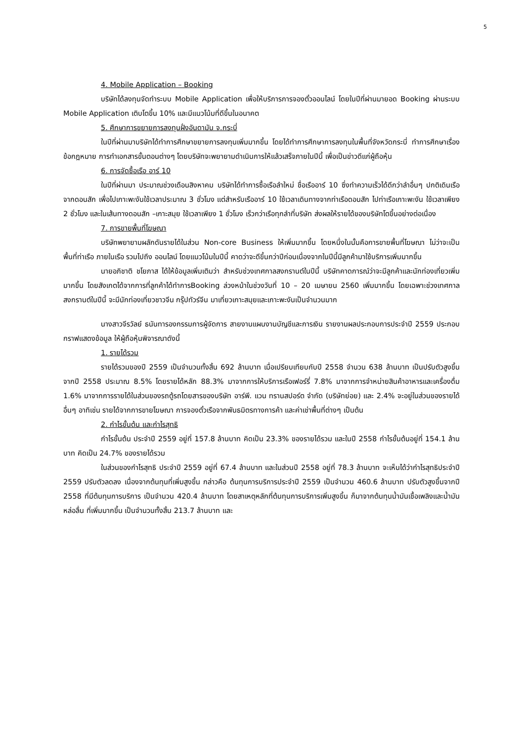5
4. Mobile Application – Booking
บริษัทได้ลงทุนจัดทำระบบ Mobile Application เพื่อให้บริการการจองตั๋วออนไลน์ โดยในปีที่ผ่านมายอด Booking ผ่านระบบ Mobile Application เติบโตขึ้น 10% และมีแนวโน้มที่ดีขึ้นในอนาคต
5. ศึกษาการขยายการลงทุนฝั่งอันดามัน จ.กระบี่
ในปีที่ผ่านมาบริษัทได้ทำการศึกษาขยายการลงทุนเพิ่มมากขึ้น โดยได้ทำการศึกษาการลงทุนในพื้นที่จังหวัดกระบี่ ทำการศึกษาเรื่องข้อกฎหมาย การทำเอกสารขั้นตอนต่างๆ โดยบริษัทจะพยายามดำเนินการให้แล้วเสร็จภายในปีนี้ เพื่อเป็นข่าวดีแก่ผู้ถือหุ้น
6. การจัดซื้อเรือ อาร์ 10
ในปีที่ผ่านมา ประมาณช่วงเดือนสิงหาคม บริษัทได้ทำการซื้อเรือลำใหม่ ชื่อเรืออาร์ 10 ซึ่งทำความเร็วได้ดีกว่าลำอื่นๆ ปกติเดินเรือจากดอนสัก เพื่อไปเกาะพะงันใช้เวลาประมาณ 3 ชั่วโมง แต่สำหรับเรืออาร์ 10 ใช้เวลาเดินทางจากท่าเรือดอนสัก ไปท่าเรือเกาะพะงัน ใช้เวลาเพียง 2 ชั่วโมง และในเส้นทางดอนสัก –เกาะสมุย ใช้เวลาเพียง 1 ชั่วโมง เร็วกว่าเรือทุกลำที่บริษัท ส่งผลให้รายได้ของบริษัทโตขึ้นอย่างต่อเนื่อง
7. การขายพื้นที่โฆษณา
บริษัทพยายามผลักดันรายได้ในส่วน Non-core Business ให้เพิ่มมากขึ้น โดยหนึ่งในนั้นคือการขายพื้นที่โฆษณา ไม่ว่าจะเป็น พื้นที่ท่าเรือ ภายในเรือ รวมไปถึง ออนไลน์ โดยแนวโน้มในปีนี้ คาดว่าจะดีขึ้นกว่าปีก่อนเนื่องจากในปีนี้มีลูกค้ามาใช้บริการเพิ่มมากขึ้น
นายอภิชาติ ชโยภาส ได้ให้ข้อมูลเพิ่มเติมว่า สำหรับช่วงเทศกาลสงกรานต์ในปีนี้ บริษัทคาดการณ์ว่าจะมีลูกค้าและนักท่องเที่ยวเพิ่มมากขึ้น โดยสังเกตได้จากการที่ลูกค้าได้ทำการBooking ล่วงหน้าในช่วงวันที่ 10 – 20 เมษายน 2560 เพิ่มมากขึ้น โดยเฉพาะช่วงเทศกาลสงกรานต์ในปีนี้ จะมีนักท่องเที่ยวชาวจีน กรุ๊ปทัวร์จีน มาเที่ยวเกาะสมุยและเกาะพะงันเป็นจำนวนมาก
นางสาวจีรวัลย์ ธนันทารองกรรมการผู้จัดการ สายงานแผนงานบัญชีและการเงิน รายงานผลประกอบการประจำปี 2559 ประกอบกราฟแสดงข้อมูล ให้ผู้ถือหุ้นพิจารณาดังนี้
1. รายได้รวม
รายได้รวมของปี 2559 เป็นจำนวนทั้งสิ้น 692 ล้านบาท เมื่อเปรียบเทียบกับปี 2558 จำนวน 638 ล้านบาท เป็นปรับตัวสูงขึ้นจากปี 2558 ประมาณ 8.5% โดยรายได้หลัก 88.3% มาจากการให้บริการเรือเฟอร์รี่ 7.8% มาจากการจำหน่ายสินค้าอาหารและเครื่องดื่ม 1.6% มาจากการรายได้ในส่วนของรถตู้รถโดยสารของบริษัท อาร์พี. แวน ทรานสปอร์ต จำกัด (บริษัทย่อย) และ 2.4% จะอยู่ในส่วนของรายได้อื่นๆ อาทิเช่น รายได้จากการขายโฆษณา การจองตั๋วเรือจากพันธมิตรทางการค้า และค่าเช่าพื้นที่ต่างๆ เป็นต้น
2. กำไรขั้นต้น และกำไรสุทธิ
กำไรขั้นต้น ประจำปี 2559 อยู่ที่ 157.8 ล้านบาท คิดเป็น 23.3% ของรายได้รวม และในปี 2558 กำไรขั้นต้นอยู่ที่ 154.1 ล้านบาท คิดเป็น 24.7% ของรายได้รวม
ในส่วนของกำไรสุทธิ ประจำปี 2559 อยู่ที่ 67.4 ล้านบาท และในส่วนปี 2558 อยู่ที่ 78.3 ล้านบาท จะเห็นได้ว่ากำไรสุทธิประจำปี 2559 ปรับตัวลดลง เนื่องจากต้นทุนที่เพิ่มสูงขึ้น กล่าวคือ ต้นทุนการบริการประจำปี 2559 เป็นจำนวน 460.6 ล้านบาท ปรับตัวสูงขึ้นจากปี 2558 ที่มีต้นทุนการบริการ เป็นจำนวน 420.4 ล้านบาท โดยสาเหตุหลักที่ต้นทุนการบริการเพิ่มสูงขึ้น ก็มาจากต้นทุนน้ำมันเชื้อเพลิงและน้ำมันหล่อลื่น ที่เพิ่มมากขึ้น เป็นจำนวนทั้งสิ้น 213.7 ล้านบาท และ